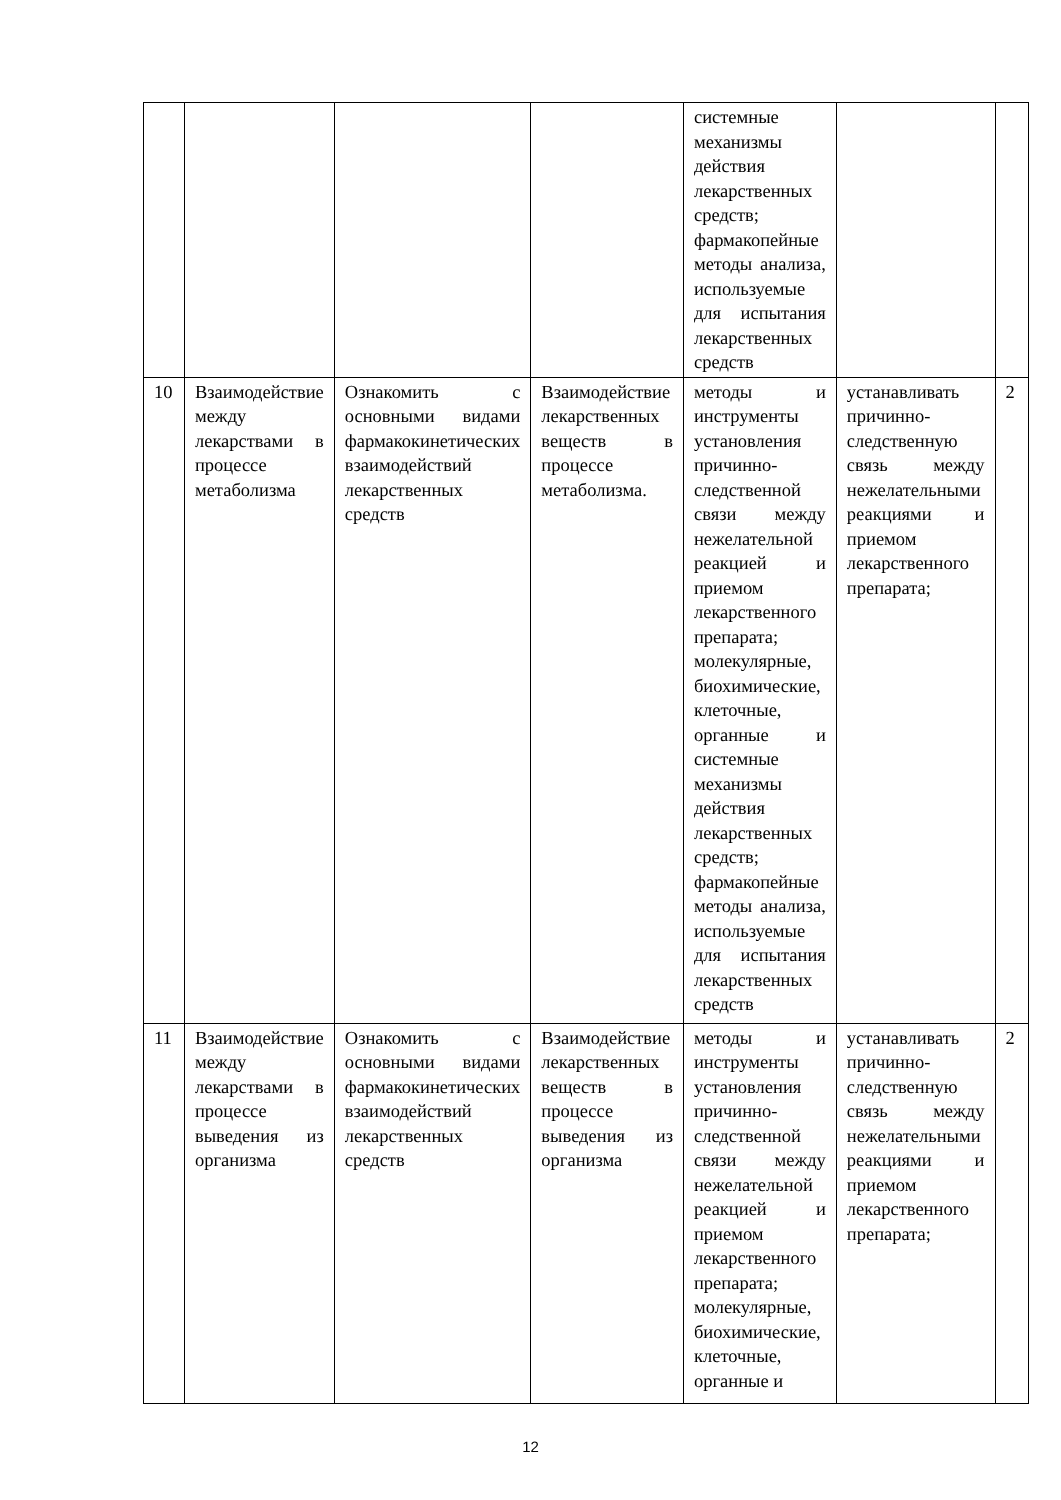| | | | | системные механизмы действия лекарственных средств; фармакопейные методы анализа, используемые для испытания лекарственных средств | | |
| 10 | Взаимодействие между лекарствами в процессе метаболизма | Ознакомить с основными видами фармакокинетических взаимодействий лекарственных средств | Взаимодействие лекарственных веществ в процессе метаболизма. | методы и инструменты установления причинно-следственной связи между нежелательной реакцией и приемом лекарственного препарата; молекулярные, биохимические, клеточные, органные и системные механизмы действия лекарственных средств; фармакопейные методы анализа, используемые для испытания лекарственных средств | устанавливать причинно-следственную связь между нежелательными реакциями и приемом лекарственного препарата; | 2 |
| 11 | Взаимодействие между лекарствами в процессе выведения из организма | Ознакомить с основными видами фармакокинетических взаимодействий лекарственных средств | Взаимодействие лекарственных веществ в процессе выведения из организма | методы и инструменты установления причинно-следственной связи между нежелательной реакцией и приемом лекарственного препарата; молекулярные, биохимические, клеточные, органные и | устанавливать причинно-следственную связь между нежелательными реакциями и приемом лекарственного препарата; | 2 |
12